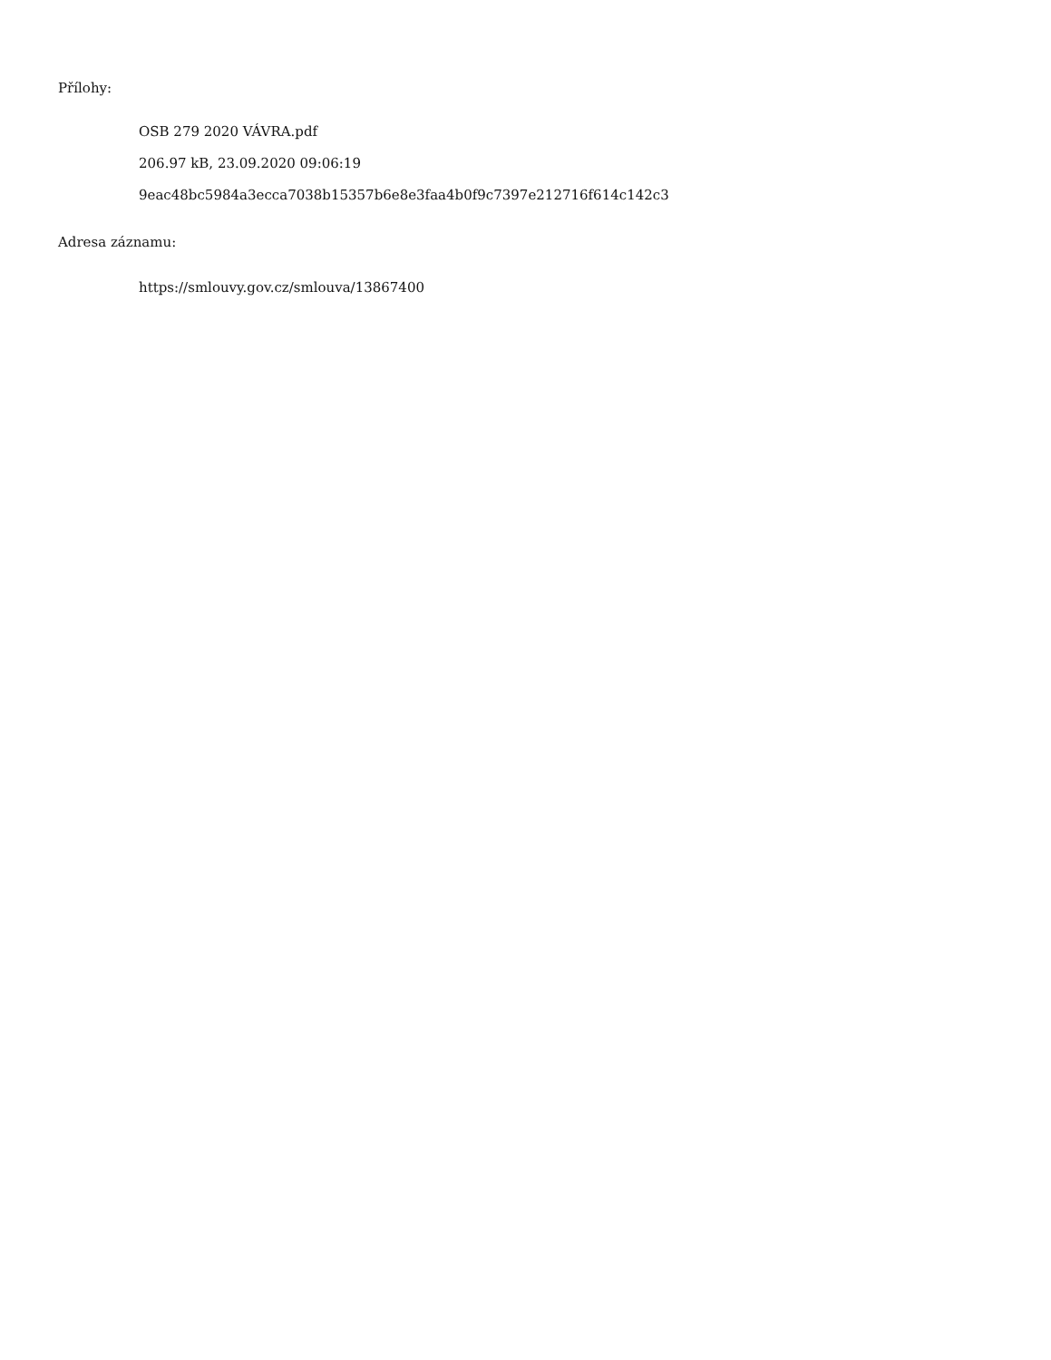Přílohy:
OSB 279 2020 VÁVRA.pdf
206.97 kB, 23.09.2020 09:06:19
9eac48bc5984a3ecca7038b15357b6e8e3faa4b0f9c7397e212716f614c142c3
Adresa záznamu:
https://smlouvy.gov.cz/smlouva/13867400